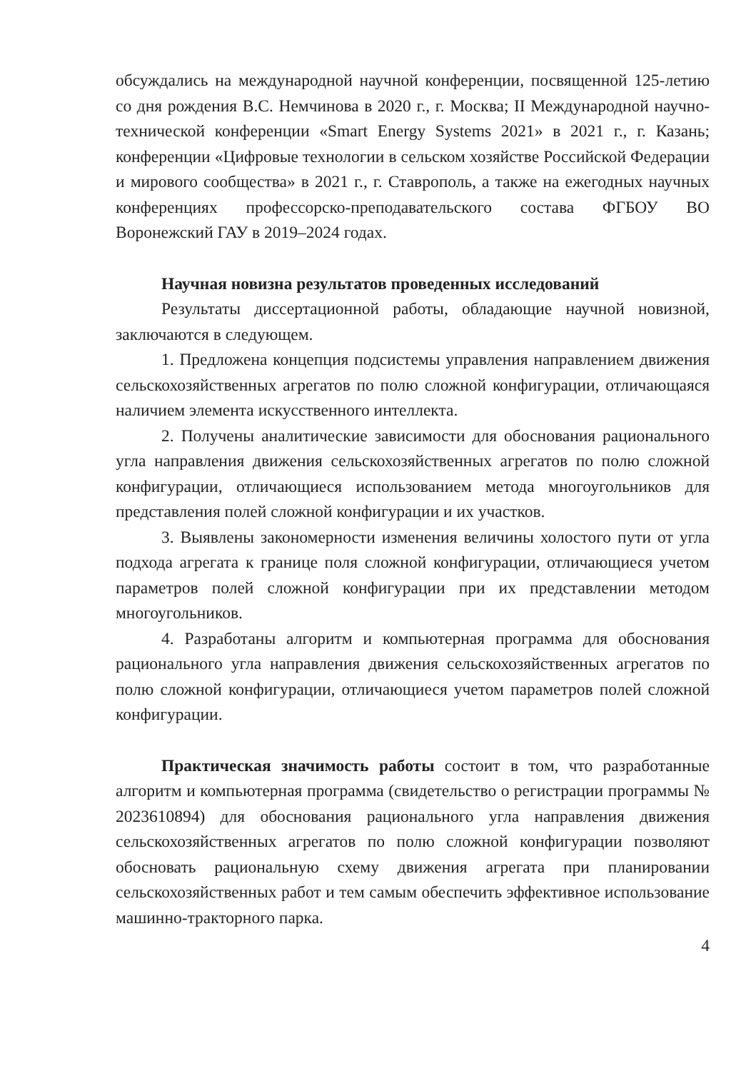обсуждались на международной научной конференции, посвященной 125-летию со дня рождения В.С. Немчинова в 2020 г., г. Москва; II Международной научно-технической конференции «Smart Energy Systems 2021» в 2021 г., г. Казань; конференции «Цифровые технологии в сельском хозяйстве Российской Федерации и мирового сообщества» в 2021 г., г. Ставрополь, а также на ежегодных научных конференциях профессорско-преподавательского состава ФГБОУ ВО Воронежский ГАУ в 2019–2024 годах.
Научная новизна результатов проведенных исследований
Результаты диссертационной работы, обладающие научной новизной, заключаются в следующем.
1. Предложена концепция подсистемы управления направлением движения сельскохозяйственных агрегатов по полю сложной конфигурации, отличающаяся наличием элемента искусственного интеллекта.
2. Получены аналитические зависимости для обоснования рационального угла направления движения сельскохозяйственных агрегатов по полю сложной конфигурации, отличающиеся использованием метода многоугольников для представления полей сложной конфигурации и их участков.
3. Выявлены закономерности изменения величины холостого пути от угла подхода агрегата к границе поля сложной конфигурации, отличающиеся учетом параметров полей сложной конфигурации при их представлении методом многоугольников.
4. Разработаны алгоритм и компьютерная программа для обоснования рационального угла направления движения сельскохозяйственных агрегатов по полю сложной конфигурации, отличающиеся учетом параметров полей сложной конфигурации.
Практическая значимость работы состоит в том, что разработанные алгоритм и компьютерная программа (свидетельство о регистрации программы № 2023610894) для обоснования рационального угла направления движения сельскохозяйственных агрегатов по полю сложной конфигурации позволяют обосновать рациональную схему движения агрегата при планировании сельскохозяйственных работ и тем самым обеспечить эффективное использование машинно-тракторного парка.
4